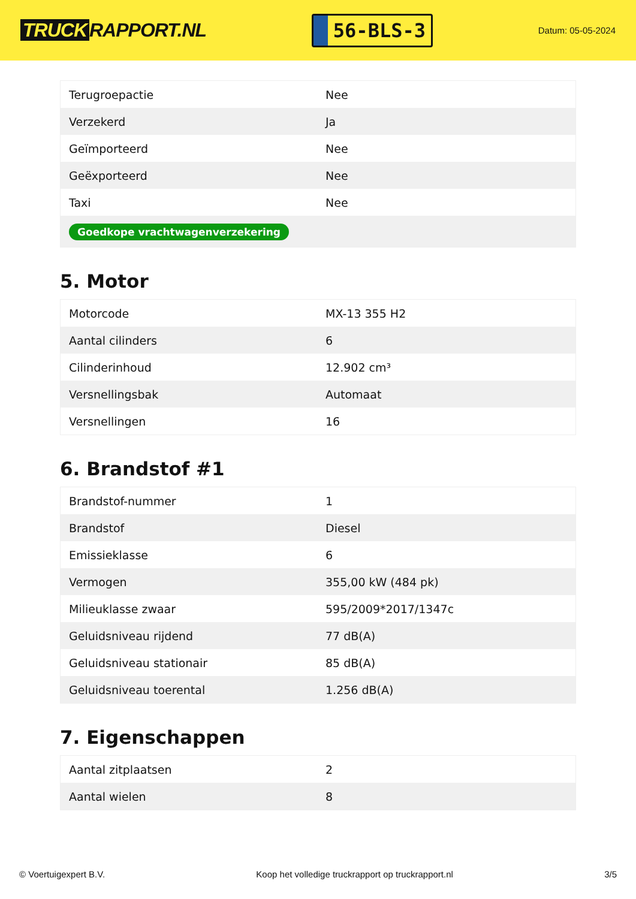TRUCK RAPPORT.NL
56-BLS-3
Datum: 05-05-2024
| Terugroepactie | Nee |
| Verzekerd | Ja |
| Geïmporteerd | Nee |
| Geëxporteerd | Nee |
| Taxi | Nee |
| Goedkope vrachtwagenverzekering | |
5. Motor
| Motorcode | MX-13 355 H2 |
| Aantal cilinders | 6 |
| Cilinderinhoud | 12.902 cm³ |
| Versnellingsbak | Automaat |
| Versnellingen | 16 |
6. Brandstof #1
| Brandstof-nummer | 1 |
| Brandstof | Diesel |
| Emissieklasse | 6 |
| Vermogen | 355,00 kW (484 pk) |
| Milieuklasse zwaar | 595/2009*2017/1347c |
| Geluidsniveau rijdend | 77 dB(A) |
| Geluidsniveau stationair | 85 dB(A) |
| Geluidsniveau toerental | 1.256 dB(A) |
7. Eigenschappen
| Aantal zitplaatsen | 2 |
| Aantal wielen | 8 |
© Voertuigexpert B.V. Koop het volledige truckrapport op truckrapport.nl 3/5